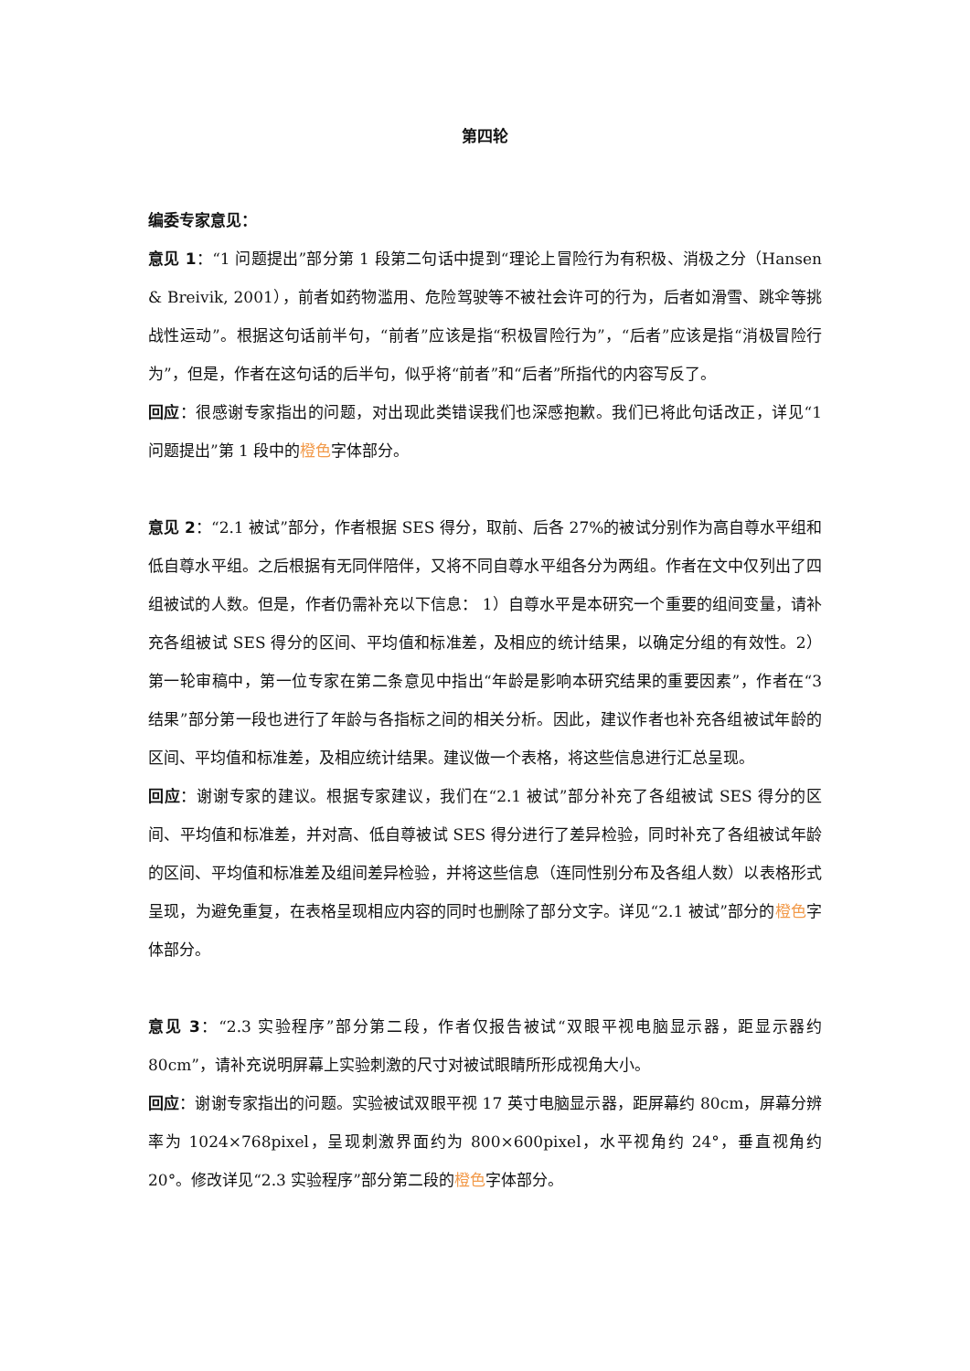第四轮
编委专家意见：
意见 1：“1 问题提出”部分第 1 段第二句话中提到“理论上冒险行为有积极、消极之分（Hansen & Breivik, 2001），前者如药物滥用、危险驾驶等不被社会许可的行为，后者如滑雪、跳伞等挑战性运动”。根据这句话前半句，“前者”应该是指“积极冒险行为”，“后者”应该是指“消极冒险行为”，但是，作者在这句话的后半句，似乎将“前者”和“后者”所指代的内容写反了。
回应：很感谢专家指出的问题，对出现此类错误我们也深感抱歉。我们已将此句话改正，详见“1 问题提出”第 1 段中的橙色字体部分。
意见 2：“2.1 被试”部分，作者根据 SES 得分，取前、后各 27%的被试分别作为高自尊水平组和低自尊水平组。之后根据有无同伴陪伴，又将不同自尊水平组各分为两组。作者在文中仅列出了四组被试的人数。但是，作者仍需补充以下信息： 1）自尊水平是本研究一个重要的组间变量，请补充各组被试 SES 得分的区间、平均值和标准差，及相应的统计结果，以确定分组的有效性。2）第一轮审稿中，第一位专家在第二条意见中指出“年龄是影响本研究结果的重要因素”，作者在“3 结果”部分第一段也进行了年龄与各指标之间的相关分析。因此，建议作者也补充各组被试年龄的区间、平均值和标准差，及相应统计结果。建议做一个表格，将这些信息进行汇总呈现。
回应：谢谢专家的建议。根据专家建议，我们在“2.1 被试”部分补充了各组被试 SES 得分的区间、平均值和标准差，并对高、低自尊被试 SES 得分进行了差异检验，同时补充了各组被试年龄的区间、平均值和标准差及组间差异检验，并将这些信息（连同性别分布及各组人数）以表格形式呈现，为避免重复，在表格呈现相应内容的同时也删除了部分文字。详见“2.1 被试”部分的橙色字体部分。
意见 3：“2.3 实验程序”部分第二段，作者仅报告被试“双眼平视电脑显示器，距显示器约 80cm”，请补充说明屏幕上实验刺激的尺寸对被试眼睛所形成视角大小。
回应：谢谢专家指出的问题。实验被试双眼平视 17 英寸电脑显示器，距屏幕约 80cm，屏幕分辨率为 1024×768pixel，呈现刺激界面约为 800×600pixel，水平视角约 24°，垂直视角约 20°。修改详见“2.3 实验程序”部分第二段的橙色字体部分。